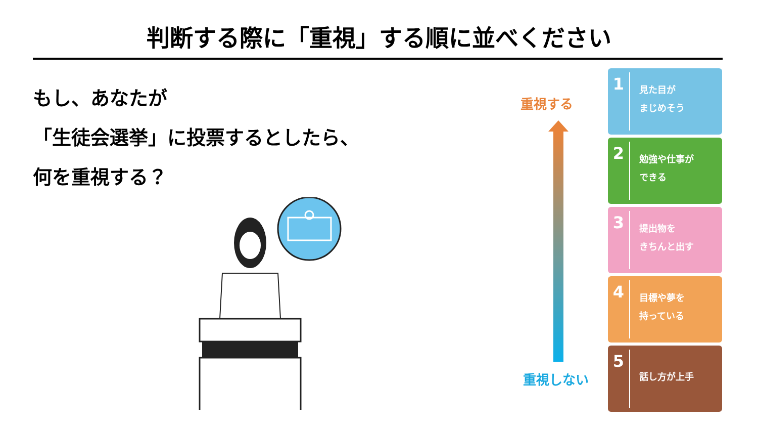判断する際に「重視」する順に並べください
もし、あなたが
「生徒会選挙」に投票するとしたら、
何を重視する？
重視する
重視しない
1
見た目が
まじめそう
2
勉強や仕事が
できる
3
提出物を
きちんと出す
4
目標や夢を
持っている
5
話し方が上手